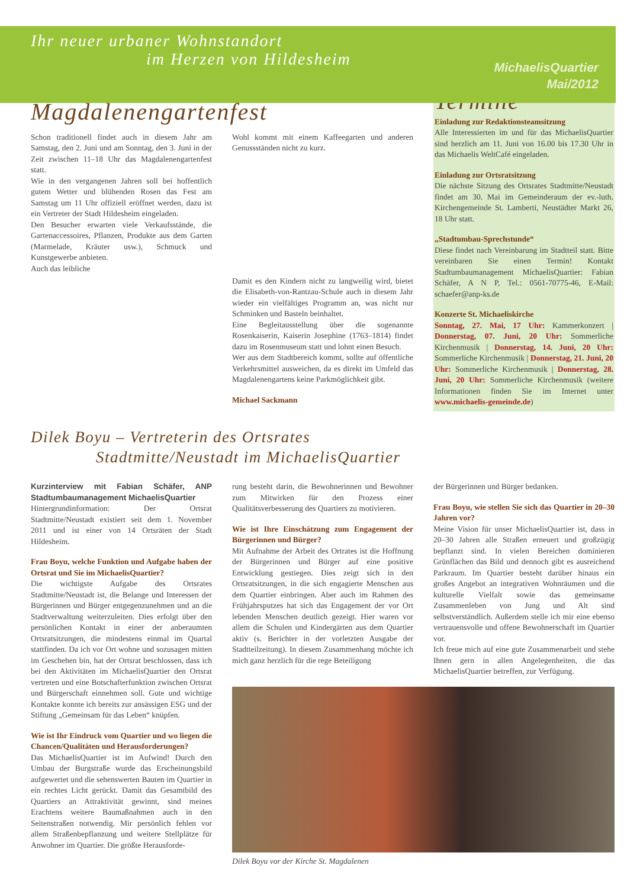Ihr neuer urbaner Wohnstandort
im Herzen von Hildesheim
MichaelisQuartier
Mai/2012
Magdalenengartenfest
Schon traditionell findet auch in diesem Jahr am Samstag, den 2. Juni und am Sonntag, den 3. Juni in der Zeit zwischen 11–18 Uhr das Magdalenengartenfest statt.
Wie in den vergangenen Jahren soll bei hoffentlich gutem Wetter und blühenden Rosen das Fest am Samstag um 11 Uhr offiziell eröffnet werden, dazu ist ein Vertreter der Stadt Hildesheim eingeladen.
Den Besucher erwarten viele Verkaufsstände, die Gartenaccessoires, Pflanzen, Produkte aus dem Garten (Marmelade, Kräuter usw.), Schmuck und Kunstgewerbe anbieten.
Auch das leibliche
Wohl kommt mit einem Kaffeegarten und anderen Genussständen nicht zu kurz.
Damit es den Kindern nicht zu langweilig wird, bietet die Elisabeth-von-Rantzau-Schule auch in diesem Jahr wieder ein vielfältiges Programm an, was nicht nur Schminken und Basteln beinhaltet.
Eine Begleitausstellung über die sogenannte Rosenkaiserin, Kaiserin Josephine (1763–1814) findet dazu im Rosenmuseum statt und lohnt einen Besuch.
Wer aus dem Stadtbereich kommt, sollte auf öffentliche Verkehrsmittel ausweichen, da es direkt im Umfeld das Magdalenengartens keine Parkmöglichkeit gibt.
Michael Sackmann
Dilek Boyu – Vertreterin des Ortsrates
Stadtmitte/Neustadt im MichaelisQuartier
Termine
Einladung zur Redaktionsteamsitzung
Alle Interessierten im und für das MichaelisQuartier sind herzlich am 11. Juni von 16.00 bis 17.30 Uhr in das Michaelis WeltCafé eingeladen.
Einladung zur Ortsratsitzung
Die nächste Sitzung des Ortsrates Stadtmitte/Neustadt findet am 30. Mai im Gemeinderaum der ev.-luth. Kirchengemeinde St. Lamberti, Neustädter Markt 26, 18 Uhr statt.
„Stadtumbau-Sprechstunde“
Diese findet nach Vereinbarung im Stadtteil statt. Bitte vereinbaren Sie einen Termin! Kontakt Stadtumbaumanagement MichaelisQuartier: Fabian Schäfer, A N P, Tel.: 0561-70775-46, E-Mail: schaefer@anp-ks.de
Konzerte St. Michaeliskirche
Sonntag, 27. Mai, 17 Uhr: Kammerkonzert | Donnerstag, 07. Juni, 20 Uhr: Sommerliche Kirchenmusik | Donnerstag, 14. Juni, 20 Uhr: Sommerliche Kirchenmusik | Donnerstag, 21. Juni, 20 Uhr: Sommerliche Kirchenmusik | Donnerstag, 28. Juni, 20 Uhr: Sommerliche Kirchenmusik (weitere Informationen finden Sie im Internet unter www.michaelis-gemeinde.de)
Kurzinterview mit Fabian Schäfer, ANP Stadtumbaumanagement MichaelisQuartier
Hintergrundinformation: Der Ortsrat Stadtmitte/Neustadt existiert seit dem 1. November 2011 und ist einer von 14 Ortsräten der Stadt Hildesheim.
Frau Boyu, welche Funktion und Aufgabe haben der Ortsrat und Sie im MichaelisQuartier?
Die wichtigste Aufgabe des Ortsrates Stadtmitte/Neustadt ist, die Belange und Interessen der Bürgerinnen und Bürger entgegenzunehmen und an die Stadtverwaltung weiterzuleiten. Dies erfolgt über den persönlichen Kontakt in einer der anberaumten Ortsratsitzungen, die mindestens einmal im Quartal stattfinden. Da ich vor Ort wohne und sozusagen mitten im Geschehen bin, hat der Ortsrat beschlossen, dass ich bei den Aktivitäten im MichaelisQuartier den Ortsrat vertreten und eine Botschafterfunktion zwischen Ortsrat und Bürgerschaft einnehmen soll. Gute und wichtige Kontakte konnte ich bereits zur ansässigen ESG und der Stiftung „Gemeinsam für das Leben“ knüpfen.
Wie ist Ihr Eindruck vom Quartier und wo liegen die Chancen/Qualitäten und Herausforderungen?
Das MichaelisQuartier ist im Aufwind! Durch den Umbau der Burgstraße wurde das Erscheinungsbild aufgewertet und die sehenswerten Bauten im Quartier in ein rechtes Licht gerückt. Damit das Gesamtbild des Quartiers an Attraktivität gewinnt, sind meines Erachtens weitere Baumaßnahmen auch in den Seitenstraßen notwendig. Mir persönlich fehlen vor allem Straßenbepflanzung und weitere Stellplätze für Anwohner im Quartier. Die größte Herausforde-
rung besteht darin, die Bewohnerinnen und Bewohner zum Mitwirken für den Prozess einer Qualitätsverbesserung des Quartiers zu motivieren.
Wie ist Ihre Einschätzung zum Engagement der Bürgerinnen und Bürger?
Mit Aufnahme der Arbeit des Ortrates ist die Hoffnung der Bürgerinnen und Bürger auf eine positive Entwicklung gestiegen. Dies zeigt sich in den Ortsratsitzungen, in die sich engagierte Menschen aus dem Quartier einbringen. Aber auch im Rahmen des Frühjahrsputzes hat sich das Engagement der vor Ort lebenden Menschen deutlich gezeigt. Hier waren vor allem die Schulen und Kindergärten aus dem Quartier aktiv (s. Berichter in der vorletzten Ausgabe der Stadtteilzeitung). In diesem Zusammenhang möchte ich mich ganz herzlich für die rege Beteiligung
der Bürgerinnen und Bürger bedanken.
Frau Boyu, wie stellen Sie sich das Quartier in 20–30 Jahren vor?
Meine Vision für unser MichaelisQuartier ist, dass in 20–30 Jahren alle Straßen erneuert und großzügig bepflanzt sind. In vielen Bereichen dominieren Grünflächen das Bild und dennoch gibt es ausreichend Parkraum. Im Quartier besteht darüber hinaus ein großes Angebot an integrativen Wohnräumen und die kulturelle Vielfalt sowie das gemeinsame Zusammenleben von Jung und Alt sind selbstverständlich. Außerdem stelle ich mir eine ebenso vertrauensvolle und offene Bewohnerschaft im Quartier vor.
Ich freue mich auf eine gute Zusammenarbeit und stehe Ihnen gern in allen Angelegenheiten, die das MichaelisQuartier betreffen, zur Verfügung.
Dilek Boyu vor der Kirche St. Magdalenen